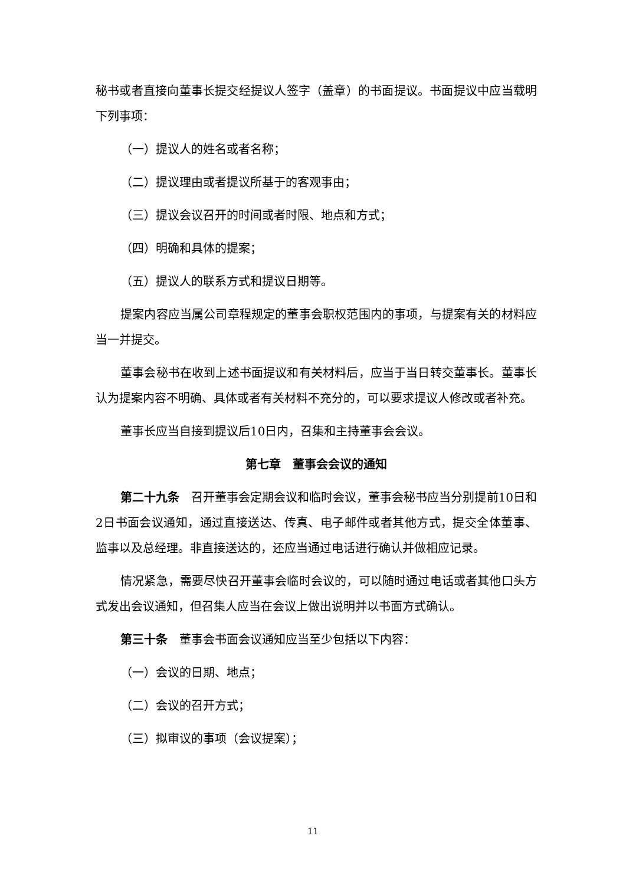秘书或者直接向董事长提交经提议人签字（盖章）的书面提议。书面提议中应当载明下列事项：
（一）提议人的姓名或者名称；
（二）提议理由或者提议所基于的客观事由；
（三）提议会议召开的时间或者时限、地点和方式；
（四）明确和具体的提案；
（五）提议人的联系方式和提议日期等。
提案内容应当属公司章程规定的董事会职权范围内的事项，与提案有关的材料应当一并提交。
董事会秘书在收到上述书面提议和有关材料后，应当于当日转交董事长。董事长认为提案内容不明确、具体或者有关材料不充分的，可以要求提议人修改或者补充。
董事长应当自接到提议后10日内，召集和主持董事会会议。
第七章　董事会会议的通知
第二十九条　召开董事会定期会议和临时会议，董事会秘书应当分别提前10日和2日书面会议通知，通过直接送达、传真、电子邮件或者其他方式，提交全体董事、监事以及总经理。非直接送达的，还应当通过电话进行确认并做相应记录。
情况紧急，需要尽快召开董事会临时会议的，可以随时通过电话或者其他口头方式发出会议通知，但召集人应当在会议上做出说明并以书面方式确认。
第三十条　董事会书面会议通知应当至少包括以下内容：
（一）会议的日期、地点；
（二）会议的召开方式；
（三）拟审议的事项（会议提案）；
11